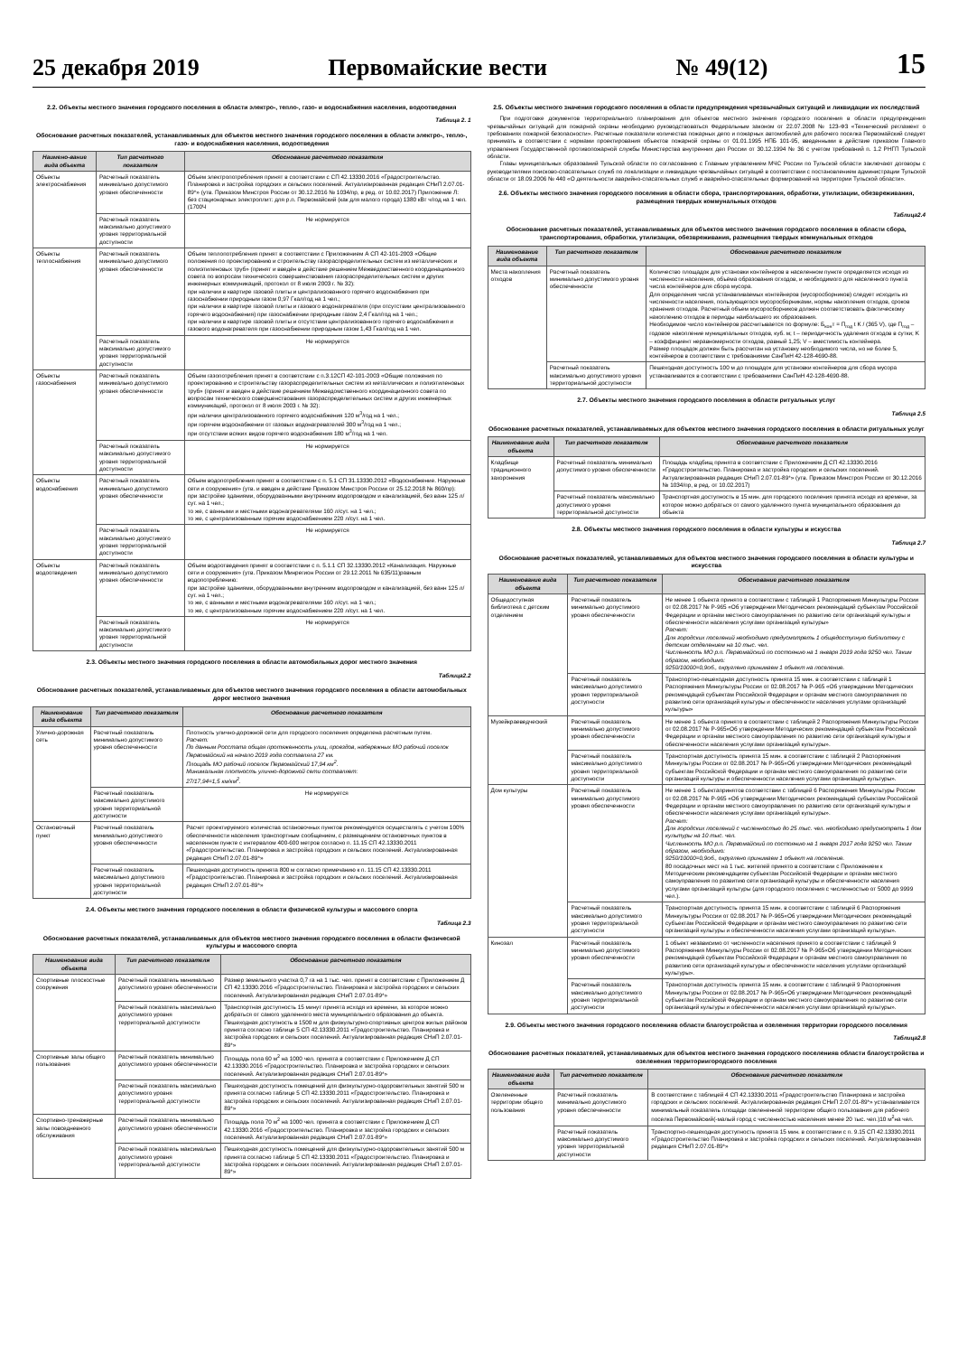25 декабря 2019 Первомайские вести № 49(12) 15
2.2. Объекты местного значения городского поселения в области электро-, тепло-, газо- и водоснабжения населения, водоотведения
Таблица 2. 1
Обоснование расчетных показателей, устанавливаемых для объектов местного значения городского поселения в области электро-, тепло-, газо- и водоснабжения населения, водоотведения
| Наимено-вание вида объекта | Тип расчетного показателя | Обоснование расчетного показателя |
| --- | --- | --- |
| Объекты электроснабжения | Расчетный показатель минимально допустимого уровня обеспеченности | Объем электропотребления принят в соответствии с СП 42.13330.2016 «Градостроительство. Планировка и застройка городских и сельских поселений. Актуализированная редакция СНиП 2.07.01-89*» (утв. Приказом Минстроя России от 30.12.2016 № 1034/пр, в ред. от 10.02.2017) Приложение Л: без стационарных электроплит: для р.п. Первомайский (как для малого города) 1380 кВт ч/год на 1 чел.(1700Ч |
| | Расчетный показатель максимально допустимого уровня территориальной доступности | Не нормируется |
| Объекты теплоснабжения | Расчетный показатель минимально допустимого уровня обеспеченности | Объем теплопотребления принят в соответствии с Приложением А СП 42-101-2003 «Общие положения по проектированию и строительству газораспределительных систем из металлических и полиэтиленовых труб» (принят и введён в действие решением Межведомственного координационного совета по вопросам технического совершенствования газораспределительных систем и других инженерных коммуникаций, протокол от 8 июля 2003 г. № 32): при наличии в квартире газовой плиты и централизованного горячего водоснабжения при газоснабжении природным газом 0,97 Гкал/год на 1 чел.; при наличии в квартире газовой плиты и газового водонагревателя (при отсутствии централизованного горячего водоснабжения) при газоснабжении природным газом 2,4 Гкал/год на 1 чел.; при наличии в квартире газовой плиты и отсутствии централизованного горячего водоснабжения и газового водонагревателя при газоснабжении природным газом 1,43 Гкал/год на 1 чел. |
| | Расчетный показатель максимально допустимого уровня территориальной доступности | Не нормируется |
| Объекты газоснабжения | Расчетный показатель минимально допустимого уровня обеспеченности | Объем газопотребления принят в соответствии с п.3.12СП 42-101-2003 «Общие положения по проектированию и строительству газораспределительных систем из металлических и полиэтиленовых труб» (принят и введен в действие решением Межведомственного координационного совета по вопросам технического совершенствования газораспределительных систем и других инженерных коммуникаций, протокол от 8 июля 2003 г. № 32): при наличии централизованного горячего водоснабжения 120 м<sup>3</sup>/год на 1 чел.; при горячем водоснабжении от газовых водонагревателей 300 м<sup>3</sup>/год на 1 чел.; при отсутствии всяких видов горячего водоснабжения 180 м<sup>3</sup>/год на 1 чел. |
| | Расчетный показатель максимально допустимого уровня территориальной доступности | Не нормируется |
| Объекты водоснабжения | Расчетный показатель минимально допустимого уровня обеспеченности | Объем водопотребления принят в соответствии с п. 5.1 СП 31.13330.2012 «Водоснабжение. Наружные сети и сооружения» (утв. и введен в действие Приказом Минстроя России от 25.12.2018 № 860/пр): при застройке зданиями, оборудованными внутренним водопроводом и канализацией, без ванн 125 л/сут. на 1 чел.; то же, с ванными и местными водонагревателями 160 л/сут. на 1 чел.; то же, с централизованным горячим водоснабжением 220 л/сут. на 1 чел. |
| | Расчетный показатель максимально допустимого уровня территориальной доступности | Не нормируется |
| Объекты водоотведения | Расчетный показатель минимально допустимого уровня обеспеченности | Объем водоотведения принят в соответствии с п. 5.1.1 СП 32.13330.2012 «Канализация. Наружные сети и сооружения» (утв. Приказом Минрегион России от 29.12.2011 № 635/11)равным водопотреблению: при застройке зданиями, оборудованными внутренним водопроводом и канализацией, без ванн 125 л/сут. на 1 чел.; то же, с ванными и местными водонагревателями 160 л/сут. на 1 чел.; то же, с централизованным горячим водоснабжением 220 л/сут. на 1 чел. |
| | Расчетный показатель максимально допустимого уровня территориальной доступности | Не нормируется |
2.3. Объекты местного значения городского поселения в области автомобильных дорог местного значения
Таблица2.2
Обоснование расчетных показателей, устанавливаемых для объектов местного значения городского поселения в области автомобильных дорог местного значения
| Наименование вида объекта | Тип расчетного показателя | Обоснование расчетного показателя |
| --- | --- | --- |
| Улично-дорожная сеть | Расчетный показатель минимально допустимого уровня обеспеченности | Плотность улично-дорожной сети для городского поселения определена расчетным путем. Расчет: По данным Росстата общая протяженность улиц, проездов, набережных МО рабочий поселок Первомайский на начало 2019 года составляла 27 км. Площадь МО рабочий поселок Первомайский 17,94 км<sup>2</sup>. Минимальная плотность улично-дорожной сети составляет: 27/17,94=1,5 км/км<sup>2</sup>. |
| | Расчетный показатель максимально допустимого уровня территориальной доступности | Не нормируется |
| Остановочный пункт | Расчетный показатель минимально допустимого уровня обеспеченности | Расчет проектируемого количества остановочных пунктов рекомендуется осуществлять с учетом 100% обеспеченности населения транспортным сообщением, с размещением остановочных пунктов в населенном пункте с интервалом 400-600 метров согласно п. 11.15 СП 42.13330.2011 «Градостроительство. Планировка и застройка городских и сельских поселений. Актуализированная редакция СНиП 2.07.01-89*» |
| | Расчетный показатель максимально допустимого уровня территориальной доступности | Пешеходная доступность принята 800 м согласно примечанию к п. 11.15 СП 42.13330.2011 «Градостроительство. Планировка и застройка городских и сельских поселений. Актуализированная редакция СНиП 2.07.01-89*» |
2.4. Объекты местного значения городского поселения в области физической культуры и массового спорта
Таблица 2.3
Обоснование расчетных показателей, устанавливаемых для объектов местного значения городского поселения в области физической культуры и массового спорта
| Наименование вида объекта | Тип расчетного показателя | Обоснование расчетного показателя |
| --- | --- | --- |
| Спортивные плоскостные сооружения | Расчетный показатель минимально допустимого уровня обеспеченности | Размер земельного участка 0,7 га на 1 тыс. чел. принят в соответствии с Приложением Д СП 42.13330.2016 «Градостроительство. Планировка и застройка городских и сельских поселений. Актуализированная редакция СНиП 2.07.01-89*» |
| | Расчетный показатель максимально допустимого уровня территориальной доступности | Транспортная доступность 15 минут принята исходя из времени, за которое можно добраться от самого удаленного места муниципального образования до объекта. Пешеходная доступность в 1500 м для физкультурно-спортивных центров жилых районов принята согласно таблице 5 СП 42.13330.2011 «Градостроительство. Планировка и застройка городских и сельских поселений. Актуализированная редакция СНиП 2.07.01-89*» |
| Спортивные залы общего пользования | Расчетный показатель минимально допустимого уровня обеспеченности | Площадь пола 60 м<sup>2</sup> на 1000 чел. принята в соответствии с Приложением Д СП 42.13330.2016 «Градостроительство. Планировка и застройка городских и сельских поселений. Актуализированная редакция СНиП 2.07.01-89*» |
| | Расчетный показатель максимально допустимого уровня территориальной доступности | Пешеходная доступность помещений для физкультурно-оздоровительных занятий 500 м принята согласно таблице 5 СП 42.13330.2011 «Градостроительство. Планировка и застройка городских и сельских поселений. Актуализированная редакция СНиП 2.07.01-89*» |
| Спортивно-тренажерные залы повседневного обслуживания | Расчетный показатель минимально допустимого уровня обеспеченности | Площадь пола 70 м<sup>2</sup> на 1000 чел. принята в соответствии с Приложением Д СП 42.13330.2016 «Градостроительство. Планировка и застройка городских и сельских поселений. Актуализированная редакция СНиП 2.07.01-89*» |
| | Расчетный показатель максимально допустимого уровня территориальной доступности | Пешеходная доступность помещений для физкультурно-оздоровительных занятий 500 м принята согласно таблице 5 СП 42.13330.2011 «Градостроительство. Планировка и застройка городских и сельских поселений. Актуализированная редакция СНиП 2.07.01-89*» |
2.5. Объекты местного значения городского поселения в области предупреждения чрезвычайных ситуаций и ликвидации их последствий
При подготовке документов территориального планирования для объектов местного значения городского поселения в области предупреждения чрезвычайных ситуаций для пожарной охраны необходимо руководствоваться Федеральным законом от 22.07.2008 № 123-ФЗ «Технический регламент о требованиях пожарной безопасности». Расчетные показатели количества пожарных депо и пожарных автомобилей для рабочего поселка Первомайский следует принимать в соответствии с нормами проектирования объектов пожарной охраны от 01.01.1995 НПБ 101-95, введенными в действие приказом Главного управления Государственной противопожарной службы Министерства внутренних дел России от 30.12.1994 № 36 с учетом требований п. 1.2 РНГП Тульской области.
Главы муниципальных образований Тульской области по согласованию с Главным управлением МЧС России по Тульской области заключают договоры с руководителями поисково-спасательных служб по локализации и ликвидации чрезвычайных ситуаций в соответствии с постановлением администрации Тульской области от 18.09.2006 № 440 «О деятельности аварийно-спасательных служб и аварийно-спасательных формирований на территории Тульской области».
2.6. Объекты местного значения городского поселения в области сбора, транспортирования, обработки, утилизации, обезвреживания, размещения твердых коммунальных отходов
Таблица2.4
Обоснование расчетных показателей, устанавливаемых для объектов местного значения городского поселения в области сбора, транспортирования, обработки, утилизации, обезвреживания, размещения твердых коммунальных отходов
| Наименование вида объекта | Тип расчетного показателя | Обоснование расчетного показателя |
| --- | --- | --- |
| Места накопления отходов | Расчетный показатель минимально допустимого уровня обеспеченности | Количество площадок для установки контейнеров в населенном пункте определяется исходя из численности населения, объёма образования отходов, и необходимого для населенного пункта числа контейнеров для сбора мусора. Для определения числа устанавливаемых контейнеров (мусоросборников) следует исходить из численности населения, пользующегося мусоросборниками, нормы накопления отходов, сроков хранения отходов. Расчетный объем мусоросборников должен соответствовать фактическому накоплению отходов в периоды наибольшего их образования. Необходимое число контейнеров рассчитывается по формуле: Б<sub>кон</sub>т = П<sub>год</sub> t K / (365 V), где П<sub>год</sub> – годовое накопление муниципальных отходов, куб. м; t – периодичность удаления отходов в сутки; K – коэффициент неравномерности отходов, равный 1,25; V – вместимость контейнера. Размер площадок должен быть рассчитан на установку необходимого числа, но не более 5, контейнеров в соответствии с требованиями СанПиН 42-128-4690-88. |
| | Расчетный показатель максимально допустимого уровня территориальной доступности | Пешеходная доступность 100 м до площадок для установки контейнеров для сбора мусора устанавливается в соответствии с требованиями СанПиН 42-128-4690-88. |
2.7. Объекты местного значения городского поселения в области ритуальных услуг
Таблица 2.5
Обоснование расчетных показателей, устанавливаемых для объектов местного значения городского поселения в области ритуальных услуг
| Наименование вида объекта | Тип расчетного показателя | Обоснование расчетного показателя |
| --- | --- | --- |
| Кладбище традиционного захоронения | Расчетный показатель минимально допустимого уровня обеспеченности | Площадь кладбищ принята в соответствии с Приложением Д СП 42.13330.2016 «Градостроительство. Планировка и застройка городских и сельских поселений. Актуализированная редакция СНиП 2.07.01-89*» (утв. Приказом Минстроя России от 30.12.2016 № 1034/пр, в ред. от 10.02.2017) |
| | Расчетный показатель максимально допустимого уровня территориальной доступности | Транспортная доступность в 15 мин. для городского поселения принята исходя из времени, за которое можно добраться от самого удаленного пункта муниципального образования до объекта |
2.8. Объекты местного значения городского поселения в области культуры и искусства
Таблица 2.7
Обоснование расчетных показателей, устанавливаемых для объектов местного значения городского поселения в области культуры и искусства
| Наименование вида объекта | Тип расчетного показателя | Обоснование расчетного показателя |
| --- | --- | --- |
| Общедоступная библиотека с детским отделением | Расчетный показатель минимально допустимого уровня обеспеченности | Не менее 1 объекта принято в соответствии с таблицей 1 Распоряжения Минкультуры России от 02.08.2017 № Р-965 «Об утверждении Методических рекомендаций субъектам Российской Федерации и органам местного самоуправления по развитию сети организаций культуры и обеспеченности населения услугами организаций культуры» Расчет: Для городских поселений необходимо предусмотреть 1 общедоступную библиотеку с детским отделением на 10 тыс. чел. Численность МО р.п. Первомайский по состоянию на 1 января 2019 года 9250 чел. Таким образом, необходимо: 9250/10000=0,9об., округлено принимаем 1 объект на поселение. |
| | Расчетный показатель максимально допустимого уровня территориальной доступности | Транспортно-пешеходная доступность принята 15 мин. в соответствии с таблицей 1 Распоряжения Минкультуры России от 02.08.2017 № Р-965 «Об утверждении Методических рекомендаций субъектам Российской Федерации и органам местного самоуправления по развитию сети организаций культуры и обеспеченности населения услугами организаций культуры» |
| Музейкраеведческий | Расчетный показатель минимально допустимого уровня обеспеченности | Не менее 1 объекта принято в соответствии с таблицей 2 Распоряжения Минкультуры России от 02.08.2017 № Р-965«Об утверждении Методических рекомендаций субъектам Российской Федерации и органам местного самоуправления по развитию сети организаций культуры и обеспеченности населения услугами организаций культуры». |
| | Расчетный показатель максимально допустимого уровня территориальной доступности | Транспортная доступность принята 15 мин. в соответствии с таблицей 2 Распоряжения Минкультуры России от 02.08.2017 № Р-965«Об утверждении Методических рекомендаций субъектам Российской Федерации и органам местного самоуправления по развитию сети организаций культуры и обеспеченности населения услугами организаций культуры». |
| Дом культуры | Расчетный показатель минимально допустимого уровня обеспеченности | Не менее 1 объектапринятов соответствии с таблицей 6 Распоряжения Минкультуры России от 02.08.2017 № Р-965 «Об утверждении Методических рекомендаций субъектам Российской Федерации и органам местного самоуправления по развитию сети организаций культуры и обеспеченности населения услугами организаций культуры». Расчет: Для городских поселений с численностью до 25 тыс. чел. необходимо предусмотреть 1 дом культуры на 10 тыс. чел. Численность МО р.п. Первомайский по состоянию на 1 января 2017 года 9250 чел. Таким образом, необходимо: 9250/10000=0,9об., округлено принимаем 1 объект на поселение. 80 посадочных мест на 1 тыс. жителей принято в соответствии с Приложением к Методическим рекомендациям субъектам Российской Федерации и органам местного самоуправления по развитию сети организаций культуры и обеспеченности населения услугами организаций культуры (для городского поселения с численностью от 5000 до 9999 чел.). |
| | Расчетный показатель максимально допустимого уровня территориальной доступности | Транспортная доступность принята 15 мин. в соответствии с таблицей 6 Распоряжения Минкультуры России от 02.08.2017 № Р-965«Об утверждении Методических рекомендаций субъектам Российской Федерации и органам местного самоуправления по развитию сети организаций культуры и обеспеченности населения услугами организаций культуры». |
| Кинозал | Расчетный показатель минимально допустимого уровня обеспеченности | 1 объект независимо от численности населения принято в соответствии с таблицей 9 Распоряжения Минкультуры России от 02.08.2017 № Р-965«Об утверждении Методических рекомендаций субъектам Российской Федерации и органам местного самоуправления по развитию сети организаций культуры и обеспеченности населения услугами организаций культуры». |
| | Расчетный показатель максимально допустимого уровня территориальной доступности | Транспортная доступность принята 15 мин. в соответствии с таблицей 9 Распоряжения Минкультуры России от 02.08.2017 № Р-965«Об утверждении Методических рекомендаций субъектам Российской Федерации и органам местного самоуправления по развитию сети организаций культуры и обеспеченности населения услугами организаций культуры». |
2.9. Объекты местного значения городского поселенияв области благоустройства и озеленения территории городского поселения
Таблица2.8
Обоснование расчетных показателей, устанавливаемых для объектов местного значения городского поселенияв области благоустройства и озеленения территориигородского поселения
| Наименование вида объекта | Тип расчетного показателя | Обоснование расчетного показателя |
| --- | --- | --- |
| Озелененные территории общего пользования | Расчетный показатель минимально допустимого уровня обеспеченности | В соответствии с таблицей 4 СП 42.13330.2011 «Градостроительство Планировка и застройка городских и сельских поселений. Актуализированная редакция СНиП 2.07.01-89*» устанавливается минимальный показатель площади озелененной территории общего пользования для рабочего поселка Первомайский(-малый город с численностью населения менее 20 тыс. чел.)10 м<sup>2</sup>на чел. |
| | Расчетный показатель максимально допустимого уровня территориальной доступности | Транспортно-пешеходная доступность принята 15 мин. в соответствии с п. 9.15 СП 42.13330.2011 «Градостроительство Планировка и застройка городских и сельских поселений. Актуализированная редакция СНиП 2.07.01-89*» |